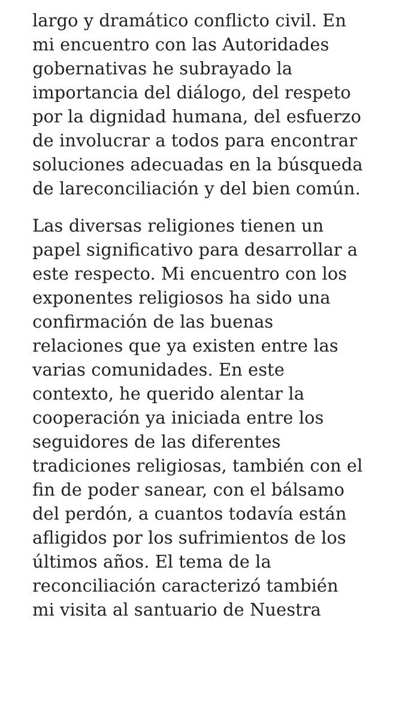largo y dramático conflicto civil. En
mi encuentro con las Autoridades
gobernativas he subrayado la
importancia del diálogo, del respeto
por la dignidad humana, del esfuerzo
de involucrar a todos para encontrar
soluciones adecuadas en la búsqueda
de lareconciliación y del bien común.
Las diversas religiones tienen un
papel significativo para desarrollar a
este respecto. Mi encuentro con los
exponentes religiosos ha sido una
confirmación de las buenas
relaciones que ya existen entre las
varias comunidades. En este
contexto, he querido alentar la
cooperación ya iniciada entre los
seguidores de las diferentes
tradiciones religiosas, también con el
fin de poder sanear, con el bálsamo
del perdón, a cuantos todavía están
afligidos por los sufrimientos de los
últimos años. El tema de la
reconciliación caracterizó también
mi visita al santuario de Nuestra